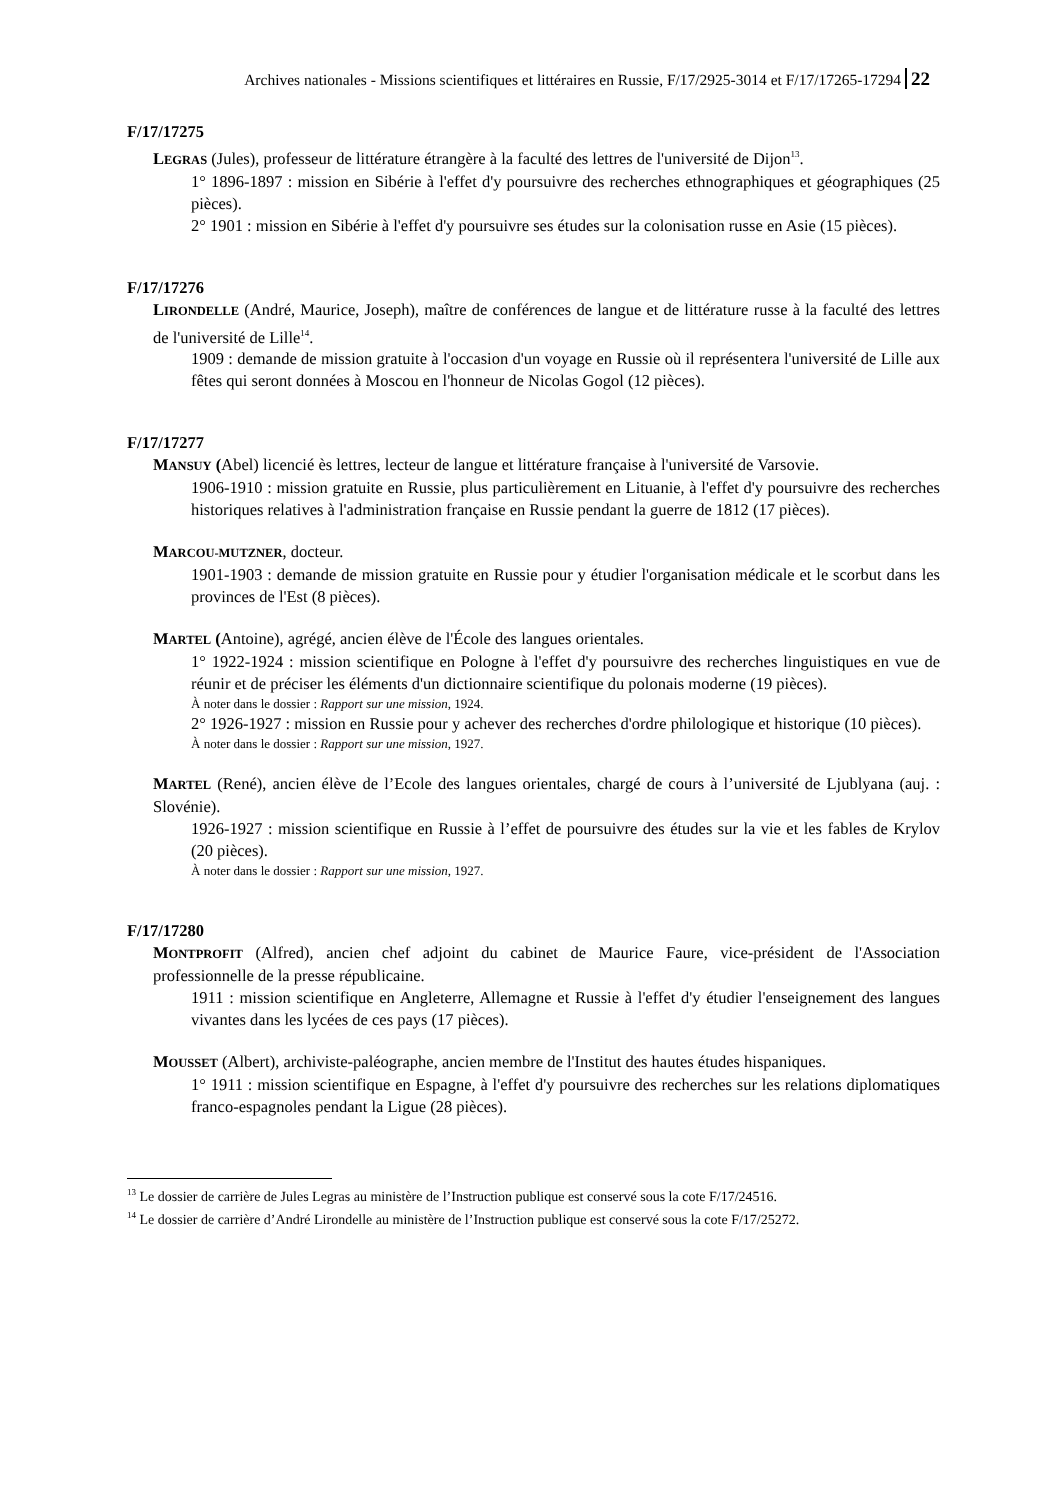Archives nationales - Missions scientifiques et littéraires en Russie, F/17/2925-3014 et F/17/17265-17294 22
F/17/17275
LEGRAS (Jules), professeur de littérature étrangère à la faculté des lettres de l'université de Dijon<sup>13</sup>.
1° 1896-1897 : mission en Sibérie à l'effet d'y poursuivre des recherches ethnographiques et géographiques (25 pièces).
2° 1901 : mission en Sibérie à l'effet d'y poursuivre ses études sur la colonisation russe en Asie (15 pièces).
F/17/17276
LIRONDELLE (André, Maurice, Joseph), maître de conférences de langue et de littérature russe à la faculté des lettres de l'université de Lille<sup>14</sup>.
1909 : demande de mission gratuite à l'occasion d'un voyage en Russie où il représentera l'université de Lille aux fêtes qui seront données à Moscou en l'honneur de Nicolas Gogol (12 pièces).
F/17/17277
MANSUY (Abel) licencié ès lettres, lecteur de langue et littérature française à l'université de Varsovie.
1906-1910 : mission gratuite en Russie, plus particulièrement en Lituanie, à l'effet d'y poursuivre des recherches historiques relatives à l'administration française en Russie pendant la guerre de 1812 (17 pièces).
MARCOU-MUTZNER, docteur.
1901-1903 : demande de mission gratuite en Russie pour y étudier l'organisation médicale et le scorbut dans les provinces de l'Est (8 pièces).
MARTEL (Antoine), agrégé, ancien élève de l'École des langues orientales.
1° 1922-1924 : mission scientifique en Pologne à l'effet d'y poursuivre des recherches linguistiques en vue de réunir et de préciser les éléments d'un dictionnaire scientifique du polonais moderne (19 pièces).
À noter dans le dossier : Rapport sur une mission, 1924.
2° 1926-1927 : mission en Russie pour y achever des recherches d'ordre philologique et historique (10 pièces).
À noter dans le dossier : Rapport sur une mission, 1927.
MARTEL (René), ancien élève de l’Ecole des langues orientales, chargé de cours à l’université de Ljublyana (auj. : Slovénie).
1926-1927 : mission scientifique en Russie à l’effet de poursuivre des études sur la vie et les fables de Krylov (20 pièces).
À noter dans le dossier : Rapport sur une mission, 1927.
F/17/17280
MONTPROFIT (Alfred), ancien chef adjoint du cabinet de Maurice Faure, vice-président de l'Association professionnelle de la presse républicaine.
1911 : mission scientifique en Angleterre, Allemagne et Russie à l'effet d'y étudier l'enseignement des langues vivantes dans les lycées de ces pays (17 pièces).
MOUSSET (Albert), archiviste-paléographe, ancien membre de l'Institut des hautes études hispaniques.
1° 1911 : mission scientifique en Espagne, à l'effet d'y poursuivre des recherches sur les relations diplomatiques franco-espagnoles pendant la Ligue (28 pièces).
<sup>13</sup> Le dossier de carrière de Jules Legras au ministère de l’Instruction publique est conservé sous la cote F/17/24516.
<sup>14</sup> Le dossier de carrière d’André Lirondelle au ministère de l’Instruction publique est conservé sous la cote F/17/25272.